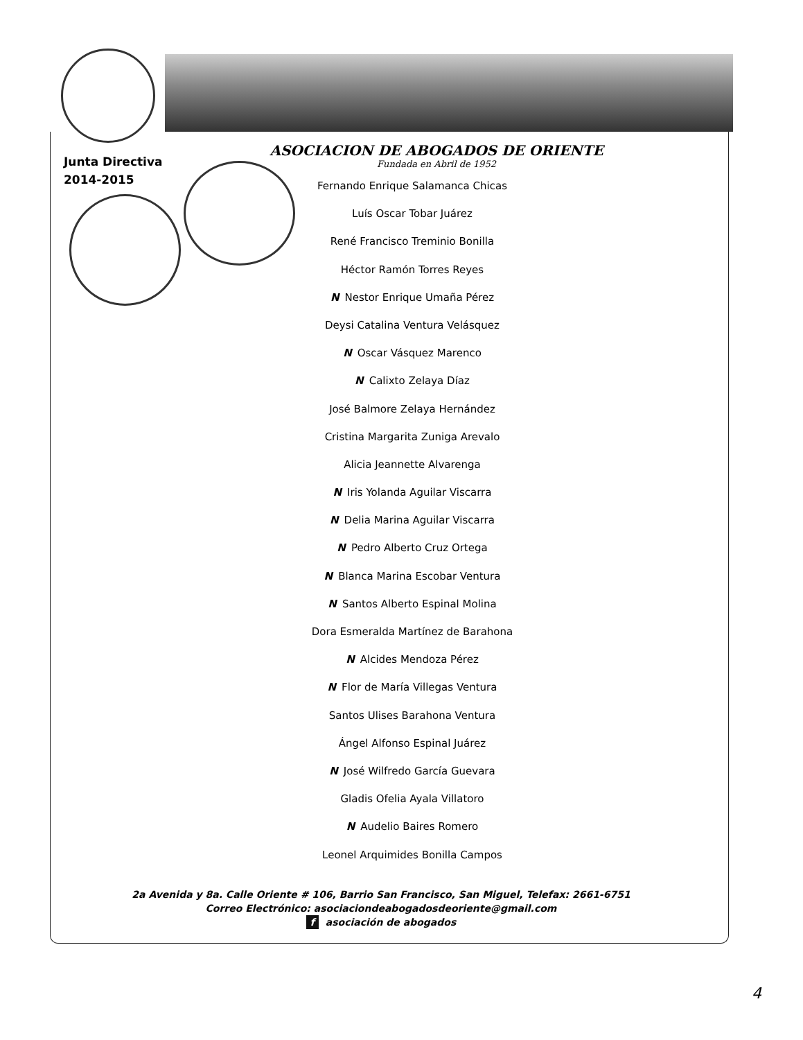Junta Directiva
2014-2015
ASOCIACION DE ABOGADOS DE ORIENTE
Fundada en Abril de 1952
Fernando Enrique Salamanca Chicas
Luís Oscar Tobar Juárez
René Francisco Treminio Bonilla
Héctor Ramón Torres Reyes
N Nestor Enrique Umaña Pérez
Deysi Catalina Ventura Velásquez
N Oscar Vásquez Marenco
N Calixto Zelaya Díaz
José Balmore Zelaya Hernández
Cristina Margarita Zuniga Arevalo
Alicia Jeannette Alvarenga
N Iris Yolanda Aguilar Viscarra
N Delia Marina Aguilar Viscarra
N Pedro Alberto Cruz Ortega
N Blanca Marina Escobar Ventura
N Santos Alberto Espinal Molina
Dora Esmeralda Martínez de Barahona
N Alcides Mendoza Pérez
N Flor de María Villegas Ventura
Santos Ulises Barahona Ventura
Ángel Alfonso Espinal Juárez
N José Wilfredo García Guevara
Gladis Ofelia Ayala Villatoro
N Audelio Baires Romero
Leonel Arquimides Bonilla Campos
2a Avenida y 8a. Calle Oriente # 106, Barrio San Francisco, San Miguel, Telefax: 2661-6751
Correo Electrónico: asociaciondeabogadosdeoriente@gmail.com
f asociación de abogados
4